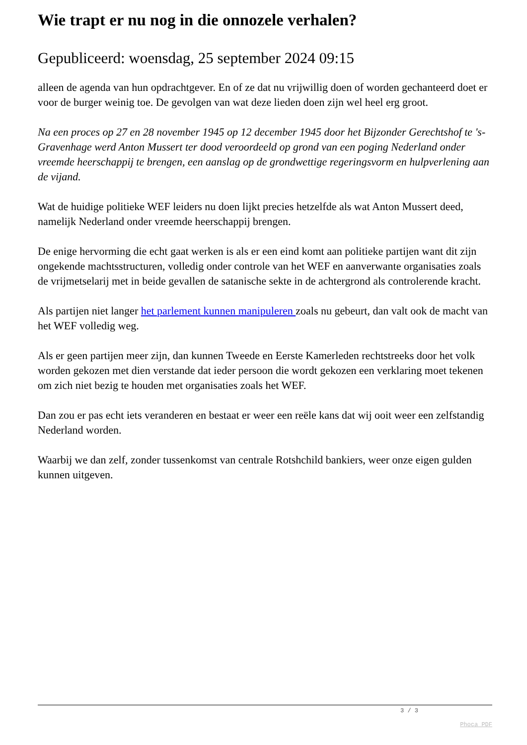Wie trapt er nu nog in die onnozele verhalen?
Gepubliceerd: woensdag, 25 september 2024 09:15
alleen de agenda van hun opdrachtgever. En of ze dat nu vrijwillig doen of worden gechanteerd doet er voor de burger weinig toe. De gevolgen van wat deze lieden doen zijn wel heel erg groot.
Na een proces op 27 en 28 november 1945 op 12 december 1945 door het Bijzonder Gerechtshof te 's-Gravenhage werd Anton Mussert ter dood veroordeeld op grond van een poging Nederland onder vreemde heerschappij te brengen, een aanslag op de grondwettige regeringsvorm en hulpverlening aan de vijand.
Wat de huidige politieke WEF leiders nu doen lijkt precies hetzelfde als wat Anton Mussert deed, namelijk Nederland onder vreemde heerschappij brengen.
De enige hervorming die echt gaat werken is als er een eind komt aan politieke partijen want dit zijn ongekende machtsstructuren, volledig onder controle van het WEF en aanverwante organisaties zoals de vrijmetselarij met in beide gevallen de satanische sekte in de achtergrond als controlerende kracht.
Als partijen niet langer het parlement kunnen manipuleren zoals nu gebeurt, dan valt ook de macht van het WEF volledig weg.
Als er geen partijen meer zijn, dan kunnen Tweede en Eerste Kamerleden rechtstreeks door het volk worden gekozen met dien verstande dat ieder persoon die wordt gekozen een verklaring moet tekenen om zich niet bezig te houden met organisaties zoals het WEF.
Dan zou er pas echt iets veranderen en bestaat er weer een reële kans dat wij ooit weer een zelfstandig Nederland worden.
Waarbij we dan zelf, zonder tussenkomst van centrale Rotshchild bankiers, weer onze eigen gulden kunnen uitgeven.
3 / 3
Phoca PDF